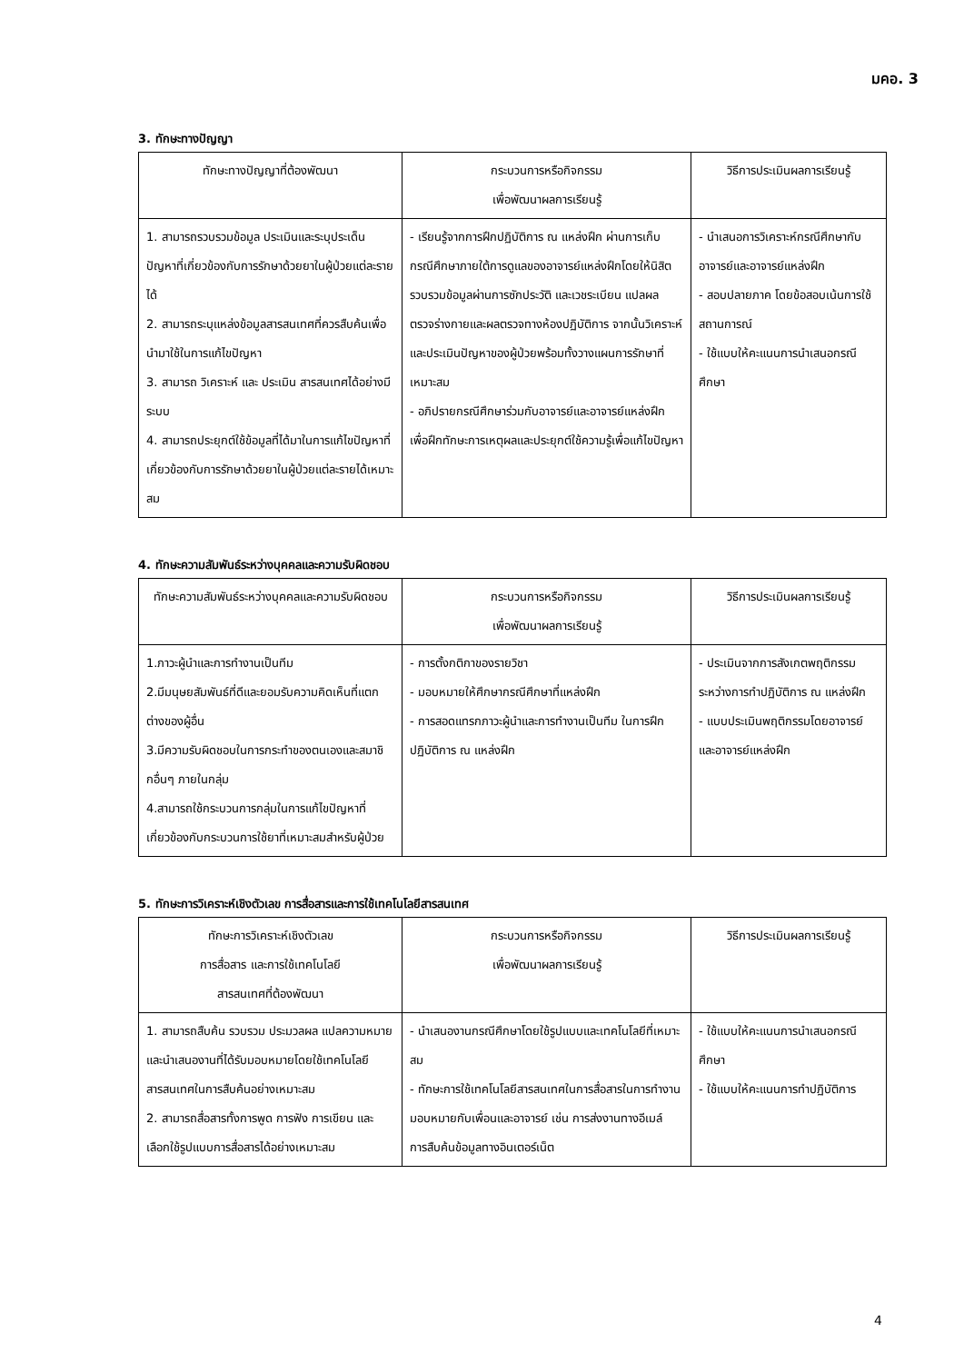มคอ. 3
3. ทักษะทางปัญญา
| ทักษะทางปัญญาที่ต้องพัฒนา | กระบวนการหรือกิจกรรม เพื่อพัฒนาผลการเรียนรู้ | วิธีการประเมินผลการเรียนรู้ |
| --- | --- | --- |
| 1. สามารถรวบรวมข้อมูล ประเมินและระบุประเด็นปัญหาที่เกี่ยวข้องกับการรักษาด้วยยาในผู้ป่วยแต่ละรายได้ 2. สามารถระบุแหล่งข้อมูลสารสนเทศที่ควรสืบค้นเพื่อนำมาใช้ในการแก้ไขปัญหา 3. สามารถ วิเคราะห์ และ ประเมิน สารสนเทศได้อย่างมีระบบ 4. สามารถประยุกต์ใช้ข้อมูลที่ได้มาในการแก้ไขปัญหาที่เกี่ยวข้องกับการรักษาด้วยยาในผู้ป่วยแต่ละรายได้เหมาะสม | - เรียนรู้จากการฝึกปฏิบัติการ ณ แหล่งฝึก ผ่านการเก็บกรณีศึกษาภายใต้การดูแลของอาจารย์แหล่งฝึกโดยให้นิสิตรวบรวมข้อมูลผ่านการซักประวัติ และเวชระเบียน แปลผลตรวจร่างกายและผลตรวจทางห้องปฏิบัติการ จากนั้นวิเคราะห์และประเมินปัญหาของผู้ป่วยพร้อมทั้งวางแผนการรักษาที่เหมาะสม - อภิปรายกรณีศึกษาร่วมกับอาจารย์และอาจารย์แหล่งฝึก เพื่อฝึกทักษะการเหตุผลและประยุกต์ใช้ความรู้เพื่อแก้ไขปัญหา | - นำเสนอการวิเคราะห์กรณีศึกษากับอาจารย์และอาจารย์แหล่งฝึก - สอบปลายภาค โดยข้อสอบเน้นการใช้สถานการณ์ - ใช้แบบให้คะแนนการนำเสนอกรณีศึกษา |
4. ทักษะความสัมพันธ์ระหว่างบุคคลและความรับผิดชอบ
| ทักษะความสัมพันธ์ระหว่างบุคคลและความรับผิดชอบ | กระบวนการหรือกิจกรรม เพื่อพัฒนาผลการเรียนรู้ | วิธีการประเมินผลการเรียนรู้ |
| --- | --- | --- |
| 1.ภาวะผู้นำและการทำงานเป็นทีม 2.มีมนุษยสัมพันธ์ที่ดีและยอมรับความคิดเห็นที่แตกต่างของผู้อื่น 3.มีความรับผิดชอบในการกระทำของตนเองและสมาชิกอื่นๆ ภายในกลุ่ม 4.สามารถใช้กระบวนการกลุ่มในการแก้ไขปัญหาที่เกี่ยวข้องกับกระบวนการใช้ยาที่เหมาะสมสำหรับผู้ป่วย | - การตั้งกติกาของรายวิชา - มอบหมายให้ศึกษากรณีศึกษาที่แหล่งฝึก - การสอดแทรกภาวะผู้นำและการทำงานเป็นทีม ในการฝึกปฏิบัติการ ณ แหล่งฝึก | - ประเมินจากการสังเกตพฤติกรรมระหว่างการทำปฏิบัติการ ณ แหล่งฝึก - แบบประเมินพฤติกรรมโดยอาจารย์และอาจารย์แหล่งฝึก |
5. ทักษะการวิเคราะห์เชิงตัวเลข การสื่อสารและการใช้เทคโนโลยีสารสนเทศ
| ทักษะการวิเคราะห์เชิงตัวเลข การสื่อสาร และการใช้เทคโนโลยี สารสนเทศที่ต้องพัฒนา | กระบวนการหรือกิจกรรม เพื่อพัฒนาผลการเรียนรู้ | วิธีการประเมินผลการเรียนรู้ |
| --- | --- | --- |
| 1. สามารถสืบค้น รวบรวม ประมวลผล แปลความหมายและนำเสนองานที่ได้รับมอบหมายโดยใช้เทคโนโลยีสารสนเทศในการสืบค้นอย่างเหมาะสม 2. สามารถสื่อสารทั้งการพูด การฟัง การเขียน และเลือกใช้รูปแบบการสื่อสารได้อย่างเหมาะสม | - นำเสนองานกรณีศึกษาโดยใช้รูปแบบและเทคโนโลยีที่เหมาะสม - ทักษะการใช้เทคโนโลยีสารสนเทศในการสื่อสารในการทำงานมอบหมายกับเพื่อนและอาจารย์ เช่น การส่งงานทางอีเมล์ การสืบค้นข้อมูลทางอินเตอร์เน็ต | - ใช้แบบให้คะแนนการนำเสนอกรณีศึกษา - ใช้แบบให้คะแนนการทำปฏิบัติการ |
4